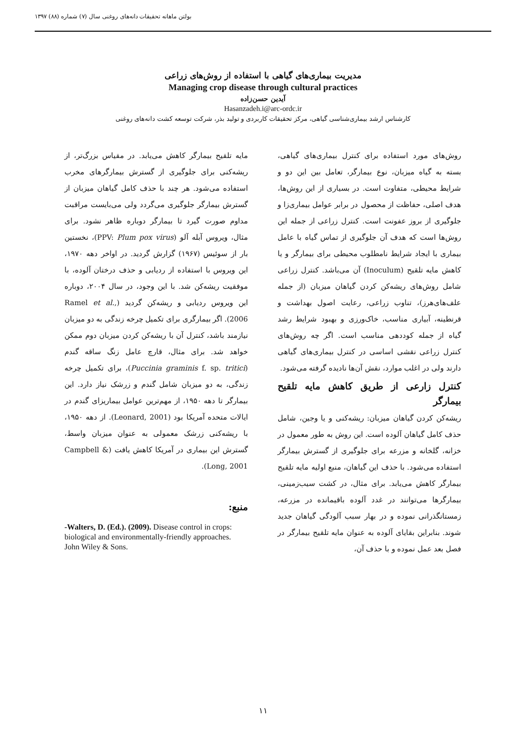بولتن ماهانه تحقیقات دانه‌های روغنی سال (۷) شماره (۸۸) ۱۳۹۷
مدیریت بیماری‌های گیاهی با استفاده از روش‌های زراعی
Managing crop disease through cultural practices
آیدین حسن‌زاده
Hasanzadeh.i@arc-ordc.ir
کارشناس ارشد بیماری‌شناسی گیاهی، مرکز تحقیقات کاربردی و تولید بذر، شرکت توسعه کشت دانه‌های روغنی
روش‌های مورد استفاده برای کنترل بیماری‌های گیاهی، بسته به گیاه میزبان، نوع بیمارگر، تعامل بین این دو و شرایط محیطی، متفاوت است. در بسیاری از این روش‌ها، هدف اصلی، حفاظت از محصول در برابر عوامل بیماری‌زا و جلوگیری از بروز عفونت است. کنترل زراعی از جمله این روش‌ها است که هدف آن جلوگیری از تماس گیاه با عامل بیماری با ایجاد شرایط نامطلوب محیطی برای بیمارگر و یا کاهش مایه تلقیح (Inoculum) آن می‌باشد. کنترل زراعی شامل روش‌های ریشه‌کن کردن گیاهان میزبان (از جمله علف‌های‌هرز)، تناوب زراعی، رعایت اصول بهداشت و قرنطینه، آبیاری مناسب، خاک‌ورزی و بهبود شرایط رشد گیاه از جمله کوددهی مناسب است. اگر چه روش‌های کنترل زراعی نقشی اساسی در کنترل بیماری‌های گیاهی دارند ولی در اغلب موارد، نقش آن‌ها نادیده گرفته می‌شود.
کنترل زارعی از طریق کاهش مایه تلقیح بیمارگر
ریشه‌کن کردن گیاهان میزبان: ریشه‌کنی و یا وجین، شامل حذف کامل گیاهان آلوده است. این روش به طور معمول در خزانه، گلخانه و مزرعه برای جلوگیری از گسترش بیمارگر استفاده می‌شود. با حذف این گیاهان، منبع اولیه مایه تلقیح بیمارگر کاهش می‌یابد. برای مثال، در کشت سیب‌زمینی، بیمارگرها می‌توانند در غدد آلوده باقیمانده در مزرعه، زمستانگذرانی نموده و در بهار سبب آلودگی گیاهان جدید شوند. بنابراین بقایای آلوده به عنوان مایه تلقیح بیمارگر در فصل بعد عمل نموده و با حذف آن،
مایه تلقیح بیمارگر کاهش می‌یابد. در مقیاس بزرگ‌تر، از ریشه‌کنی برای جلوگیری از گسترش بیمارگرهای مخرب استفاده می‌شود. هر چند با حذف کامل گیاهان میزبان از گسترش بیمارگر جلوگیری می‌گردد ولی می‌بایست مراقبت مداوم صورت گیرد تا بیمارگر دوباره ظاهر نشود. برای مثال، ویروس آبله آلو (PPV: Plum pox virus)، نخستین بار از سوئیس (۱۹۶۷) گزارش گردید. در اواخر دهه ۱۹۷۰، این ویروس با استفاده از ردیابی و حذف درختان آلوده، با موفقیت ریشه‌کن شد. با این وجود، در سال ۲۰۰۴، دوباره این ویروس ردیابی و ریشه‌کن گردید (Ramel et al., 2006). اگر بیمارگری برای تکمیل چرخه زندگی به دو میزبان نیازمند باشد، کنترل آن با ریشه‌کن کردن میزبان دوم ممکن خواهد شد. برای مثال، قارچ عامل زنگ ساقه گندم (Puccinia graminis f. sp. tritici)، برای تکمیل چرخه زندگی، به دو میزبان شامل گندم و زرشک نیاز دارد. این بیمارگر تا دهه ۱۹۵۰، از مهم‌ترین عوامل بیماریزای گندم در ایالات متحده آمریکا بود (Leonard, 2001). از دهه ۱۹۵۰، با ریشه‌کنی زرشک معمولی به عنوان میزبان واسط، گسترش این بیماری در آمریکا کاهش یافت (Campbell & Long, 2001).
منبع:
-Walters, D. (Ed.). (2009). Disease control in crops: biological and environmentally-friendly approaches. John Wiley & Sons.
۱۱